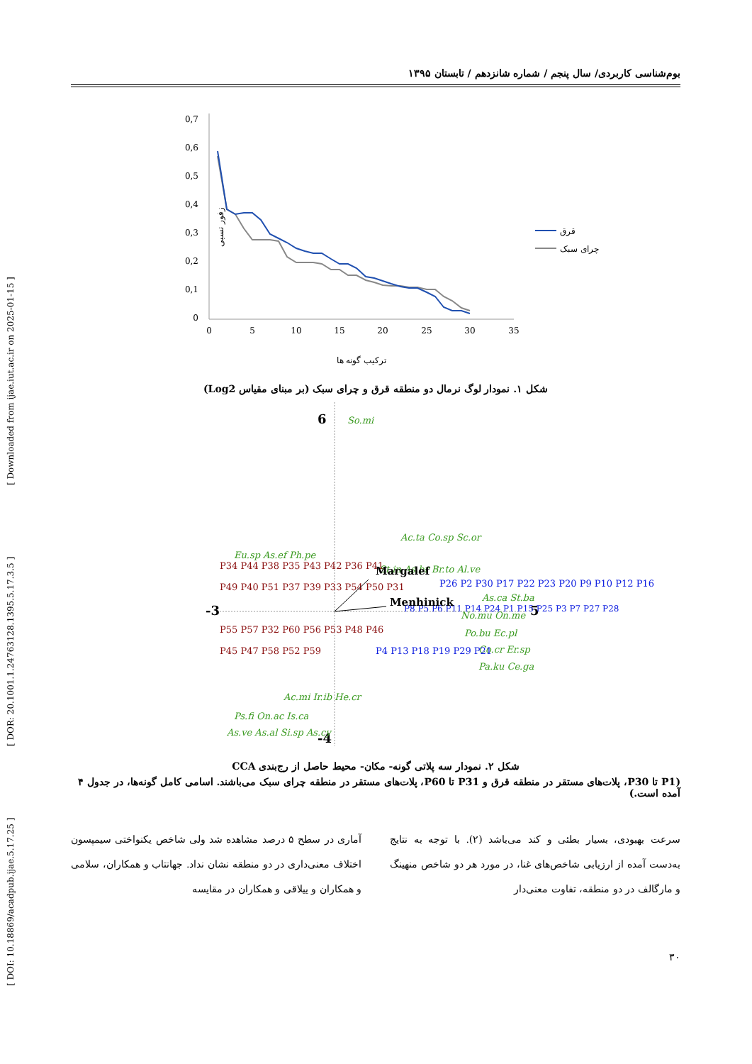[ DOI: 10.18869/acadpub.ijae.5.17.25 ] [ DOR: 20.1001.1.24763128.1395.5.17.3.5 ] [ Downloaded from ijae.iut.ac.ir on 2025-01-15 ]
بوم‌شناسی کاربردی/ سال پنجم / شماره شانزدهم / تابستان ۱۳۹۵
زفور نسبی
0,7
0,6
0,5
0,4
0,3
0,2
0,1
0
0
5
10
15
20
25
30
35
قرق
چرای سبک
ترکیب گونه ها
شکل ۱. نمودار لوگ نرمال دو منطقه قرق و چرای سبک (بر مبنای مقیاس Log2)
6
-4
-3
5
So.mi
Ac.ta Co.sp Sc.or
St.in As.br Br.to Al.ve
Eu.sp As.ef Ph.pe
As.ca St.ba
No.mu On.me
Po.bu Ec.pl
Co.cr Er.sp
Pa.ku Ce.ga
Ac.mi Ir.ib He.cr
Ps.fi On.ac Is.ca
As.ve As.al Si.sp As.cy
P26 P2 P30 P17 P22 P23 P20 P9 P10 P12 P16
.
P8 P5 P6 P11 P14 P24 P1 P15 P25 P3 P7 P27 P28
P4 P13 P18 P19 P29 P21
P34 P44 P38 P35 P43 P42 P36 P41
P49 P40 P51 P37 P39 P33 P54 P50 P31
P55 P57 P32 P60 P56 P53 P48 P46
P45 P47 P58 P52 P59
Margalef
Menhinick
شکل ۲. نمودار سه پلاتی گونه- مکان- محیط حاصل از رج‌بندی CCA
(P1 تا P30، پلات‌های مستقر در منطقه قرق و P31 تا P60، پلات‌های مستقر در منطقه چرای سبک می‌باشند. اسامی کامل گونه‌ها، در جدول ۴ آمده است.)
سرعت بهبودی، بسیار بطئی و کند می‌باشد (۲). با توجه به نتایج به‌دست آمده از ارزیابی شاخص‌های غنا، در مورد هر دو شاخص منهینگ و مارگالف در دو منطقه، تفاوت معنی‌دار
آماری در سطح ۵ درصد مشاهده شد ولی شاخص یکنواختی سیمپسون اختلاف معنی‌داری در دو منطقه نشان نداد. جهانتاب و همکاران، سلامی و همکاران و ییلاقی و همکاران در مقایسه
۳۰